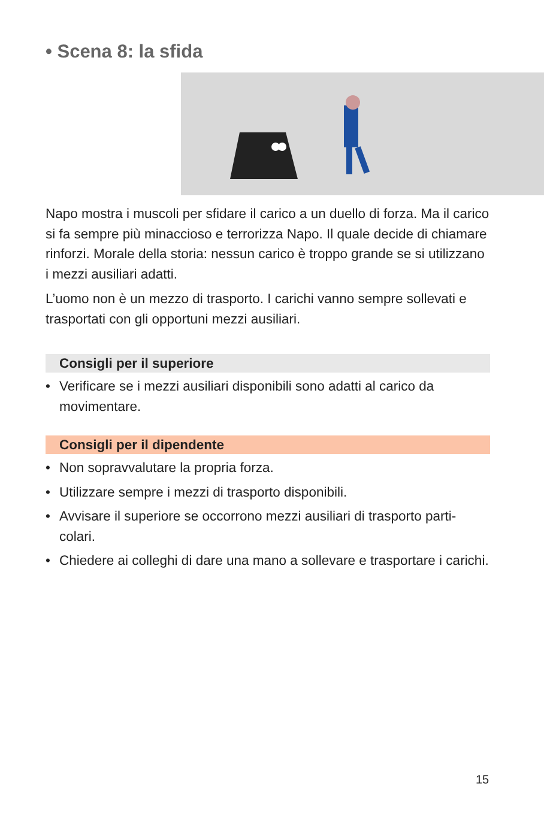• Scena 8: la sfida
Napo mostra i muscoli per sfidare il carico a un duello di forza. Ma il carico si fa sempre più minaccioso e terrorizza Napo. Il quale decide di chiamare rinforzi. Morale della storia: nessun carico è troppo grande se si utilizzano i mezzi ausiliari adatti.
L’uomo non è un mezzo di trasporto. I carichi vanno sempre sollevati e trasportati con gli opportuni mezzi ausiliari.
Consigli per il superiore
• Verificare se i mezzi ausiliari disponibili sono adatti al carico da movimentare.
Consigli per il dipendente
• Non sopravvalutare la propria forza.
• Utilizzare sempre i mezzi di trasporto disponibili.
• Avvisare il superiore se occorrono mezzi ausiliari di trasporto parti-colari.
• Chiedere ai colleghi di dare una mano a sollevare e trasportare i carichi.
15